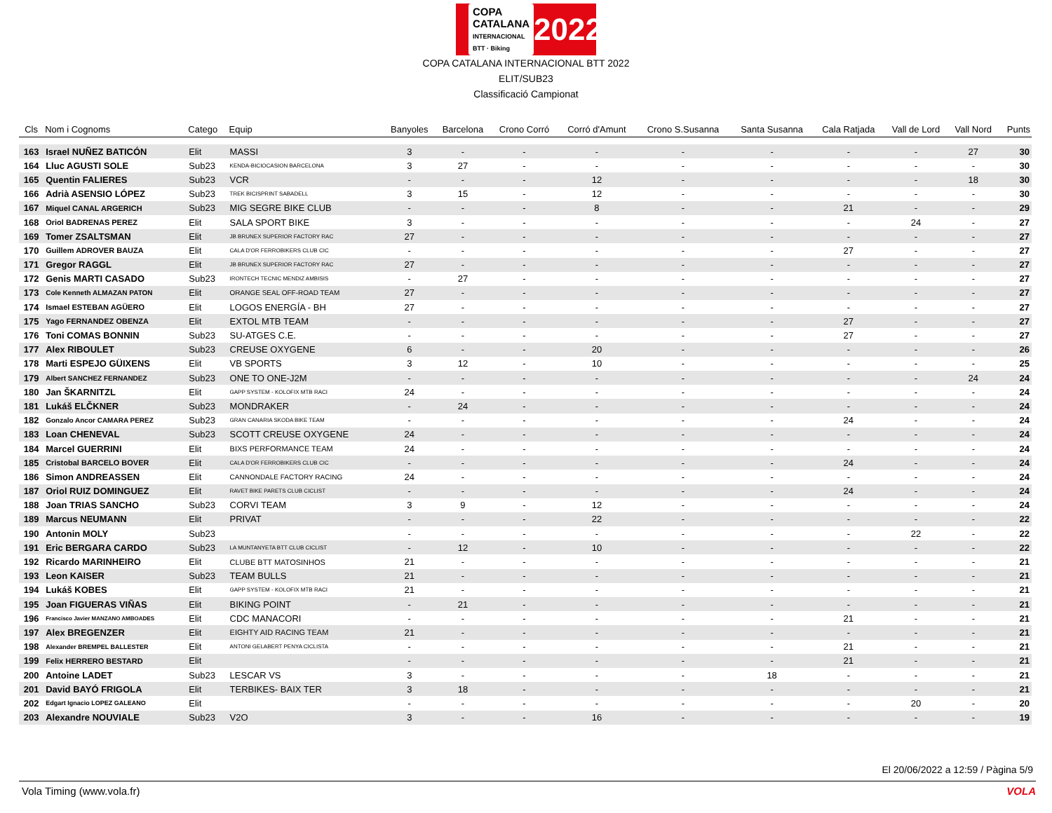COPA CATALANA
INTERNACIONAL BTT · Biking
2022
COPA CATALANA INTERNACIONAL BTT 2022
ELIT/SUB23
Classificació Campionat
| Cls | Nom i Cognoms | Catego | Equip | Banyoles | Barcelona | Crono Corró | Corró d'Amunt | Crono S.Susanna | Santa Susanna | Cala Ratjada | Vall de Lord | Vall Nord | Punts |
| --- | --- | --- | --- | --- | --- | --- | --- | --- | --- | --- | --- | --- | --- |
| 163 | Israel NUÑEZ BATICÓN | Elit | MASSI | 3 | - | - | - | - | - | - | - | 27 | 30 |
| 164 | Lluc AGUSTI SOLE | Sub23 | KENDA-BICIOCASION BARCELONA | 3 | 27 | - | - | - | - | - | - | - | 30 |
| 165 | Quentin FALIERES | Sub23 | VCR | - | - | - | 12 | - | - | - | - | 18 | 30 |
| 166 | Adrià ASENSIO LÓPEZ | Sub23 | TREK BICISPRINT SABADELL | 3 | 15 | - | 12 | - | - | - | - | - | 30 |
| 167 | Miquel CANAL ARGERICH | Sub23 | MIG SEGRE BIKE CLUB | - | - | - | 8 | - | - | 21 | - | - | 29 |
| 168 | Oriol BADRENAS PEREZ | Elit | SALA SPORT BIKE | 3 | - | - | - | - | - | - | 24 | - | 27 |
| 169 | Tomer ZSALTSMAN | Elit | JB BRUNEX SUPERIOR FACTORY RAC | 27 | - | - | - | - | - | - | - | - | 27 |
| 170 | Guillem ADROVER BAUZA | Elit | CALA D'OR FERROBIKERS CLUB CIC | - | - | - | - | - | - | 27 | - | - | 27 |
| 171 | Gregor RAGGL | Elit | JB BRUNEX SUPERIOR FACTORY RAC | 27 | - | - | - | - | - | - | - | - | 27 |
| 172 | Genis MARTI CASADO | Sub23 | IRONTECH TECNIC MENDIZ AMBISIS | - | 27 | - | - | - | - | - | - | - | 27 |
| 173 | Cole Kenneth ALMAZAN PATON | Elit | ORANGE SEAL OFF-ROAD TEAM | 27 | - | - | - | - | - | - | - | - | 27 |
| 174 | Ismael ESTEBAN AGÜERO | Elit | LOGOS ENERGÍA - BH | 27 | - | - | - | - | - | - | - | - | 27 |
| 175 | Yago FERNANDEZ OBENZA | Elit | EXTOL MTB TEAM | - | - | - | - | - | - | 27 | - | - | 27 |
| 176 | Toni COMAS BONNIN | Sub23 | SU-ATGES C.E. | - | - | - | - | - | - | 27 | - | - | 27 |
| 177 | Alex RIBOULET | Sub23 | CREUSE OXYGENE | 6 | - | - | 20 | - | - | - | - | - | 26 |
| 178 | Marti ESPEJO GÜIXENS | Elit | VB SPORTS | 3 | 12 | - | 10 | - | - | - | - | - | 25 |
| 179 | Albert SANCHEZ FERNANDEZ | Sub23 | ONE TO ONE-J2M | - | - | - | - | - | - | - | - | 24 | 24 |
| 180 | Jan ŠKARNITZL | Elit | GAPP SYSTEM - KOLOFIX MTB RACI | 24 | - | - | - | - | - | - | - | - | 24 |
| 181 | Lukáš ELČKNER | Sub23 | MONDRAKER | - | 24 | - | - | - | - | - | - | - | 24 |
| 182 | Gonzalo Ancor CAMARA PEREZ | Sub23 | GRAN CANARIA SKODA BIKE TEAM | - | - | - | - | - | - | 24 | - | - | 24 |
| 183 | Loan CHENEVAL | Sub23 | SCOTT CREUSE OXYGENE | 24 | - | - | - | - | - | - | - | - | 24 |
| 184 | Marcel GUERRINI | Elit | BIXS PERFORMANCE TEAM | 24 | - | - | - | - | - | - | - | - | 24 |
| 185 | Cristobal BARCELO BOVER | Elit | CALA D'OR FERROBIKERS CLUB CIC | - | - | - | - | - | - | 24 | - | - | 24 |
| 186 | Simon ANDREASSEN | Elit | CANNONDALE FACTORY RACING | 24 | - | - | - | - | - | - | - | - | 24 |
| 187 | Oriol RUIZ DOMINGUEZ | Elit | RAVET BIKE PARETS CLUB CICLIST | - | - | - | - | - | - | 24 | - | - | 24 |
| 188 | Joan TRIAS SANCHO | Sub23 | CORVI TEAM | 3 | 9 | - | 12 | - | - | - | - | - | 24 |
| 189 | Marcus NEUMANN | Elit | PRIVAT | - | - | - | 22 | - | - | - | - | - | 22 |
| 190 | Antonin MOLY | Sub23 | | - | - | - | - | - | - | - | 22 | - | 22 |
| 191 | Eric BERGARA CARDO | Sub23 | LA MUNTANYETA BTT CLUB CICLIST | - | 12 | - | 10 | - | - | - | - | - | 22 |
| 192 | Ricardo MARINHEIRO | Elit | CLUBE BTT MATOSINHOS | 21 | - | - | - | - | - | - | - | - | 21 |
| 193 | Leon KAISER | Sub23 | TEAM BULLS | 21 | - | - | - | - | - | - | - | - | 21 |
| 194 | Lukáš KOBES | Elit | GAPP SYSTEM - KOLOFIX MTB RACI | 21 | - | - | - | - | - | - | - | - | 21 |
| 195 | Joan FIGUERAS VIÑAS | Elit | BIKING POINT | - | 21 | - | - | - | - | - | - | - | 21 |
| 196 | Francisco Javier MANZANO AMBOADES | Elit | CDC MANACORI | - | - | - | - | - | - | 21 | - | - | 21 |
| 197 | Alex BREGENZER | Elit | EIGHTY AID RACING TEAM | 21 | - | - | - | - | - | - | - | - | 21 |
| 198 | Alexander BREMPEL BALLESTER | Elit | ANTONI GELABERT PENYA CICLISTA | - | - | - | - | - | - | 21 | - | - | 21 |
| 199 | Felix HERRERO BESTARD | Elit | | - | - | - | - | - | - | 21 | - | - | 21 |
| 200 | Antoine LADET | Sub23 | LESCAR VS | 3 | - | - | - | - | 18 | - | - | - | 21 |
| 201 | David BAYÓ FRIGOLA | Elit | TERBIKES- BAIX TER | 3 | 18 | - | - | - | - | - | - | - | 21 |
| 202 | Edgart Ignacio LOPEZ GALEANO | Elit | | - | - | - | - | - | - | - | 20 | - | 20 |
| 203 | Alexandre NOUVIALE | Sub23 | V2O | 3 | - | - | 16 | - | - | - | - | - | 19 |
El 20/06/2022 a 12:59 / Pàgina 5/9
Vola Timing (www.vola.fr) VOLA